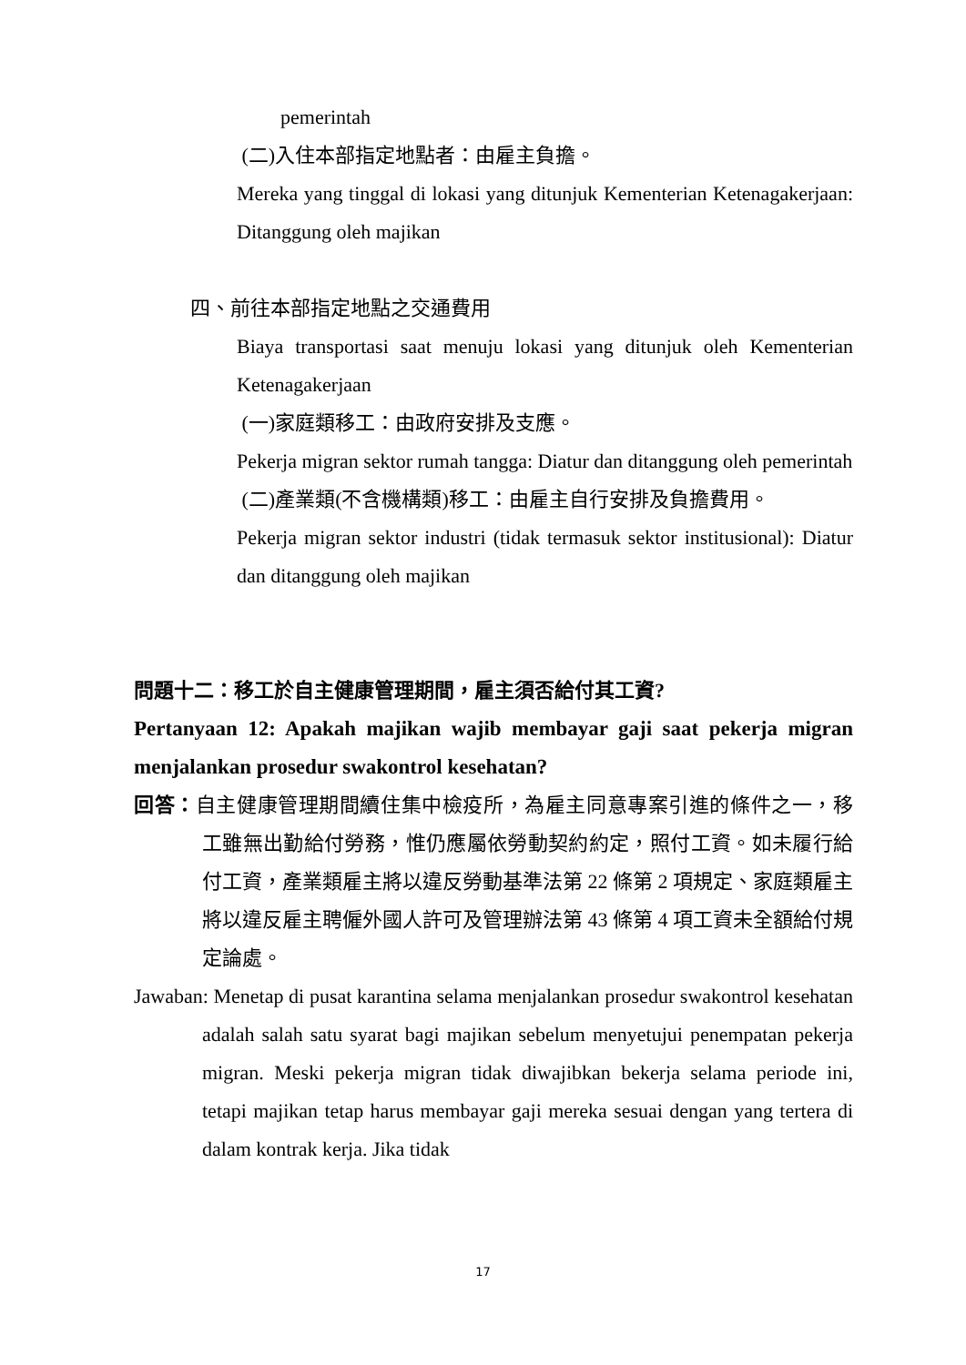pemerintah
(二)入住本部指定地點者：由雇主負擔。
Mereka yang tinggal di lokasi yang ditunjuk Kementerian Ketenagakerjaan: Ditanggung oleh majikan
四、前往本部指定地點之交通費用
Biaya transportasi saat menuju lokasi yang ditunjuk oleh Kementerian Ketenagakerjaan
(一)家庭類移工：由政府安排及支應。
Pekerja migran sektor rumah tangga: Diatur dan ditanggung oleh pemerintah
(二)產業類(不含機構類)移工：由雇主自行安排及負擔費用。
Pekerja migran sektor industri (tidak termasuk sektor institusional): Diatur dan ditanggung oleh majikan
問題十二：移工於自主健康管理期間，雇主須否給付其工資?
Pertanyaan 12: Apakah majikan wajib membayar gaji saat pekerja migran menjalankan prosedur swakontrol kesehatan?
回答：自主健康管理期間續住集中檢疫所，為雇主同意專案引進的條件之一，移工雖無出勤給付勞務，惟仍應屬依勞動契約約定，照付工資。如未履行給付工資，產業類雇主將以違反勞動基準法第 22 條第 2 項規定、家庭類雇主將以違反雇主聘僱外國人許可及管理辦法第 43 條第 4 項工資未全額給付規定論處。
Jawaban: Menetap di pusat karantina selama menjalankan prosedur swakontrol kesehatan adalah salah satu syarat bagi majikan sebelum menyetujui penempatan pekerja migran. Meski pekerja migran tidak diwajibkan bekerja selama periode ini, tetapi majikan tetap harus membayar gaji mereka sesuai dengan yang tertera di dalam kontrak kerja. Jika tidak
17